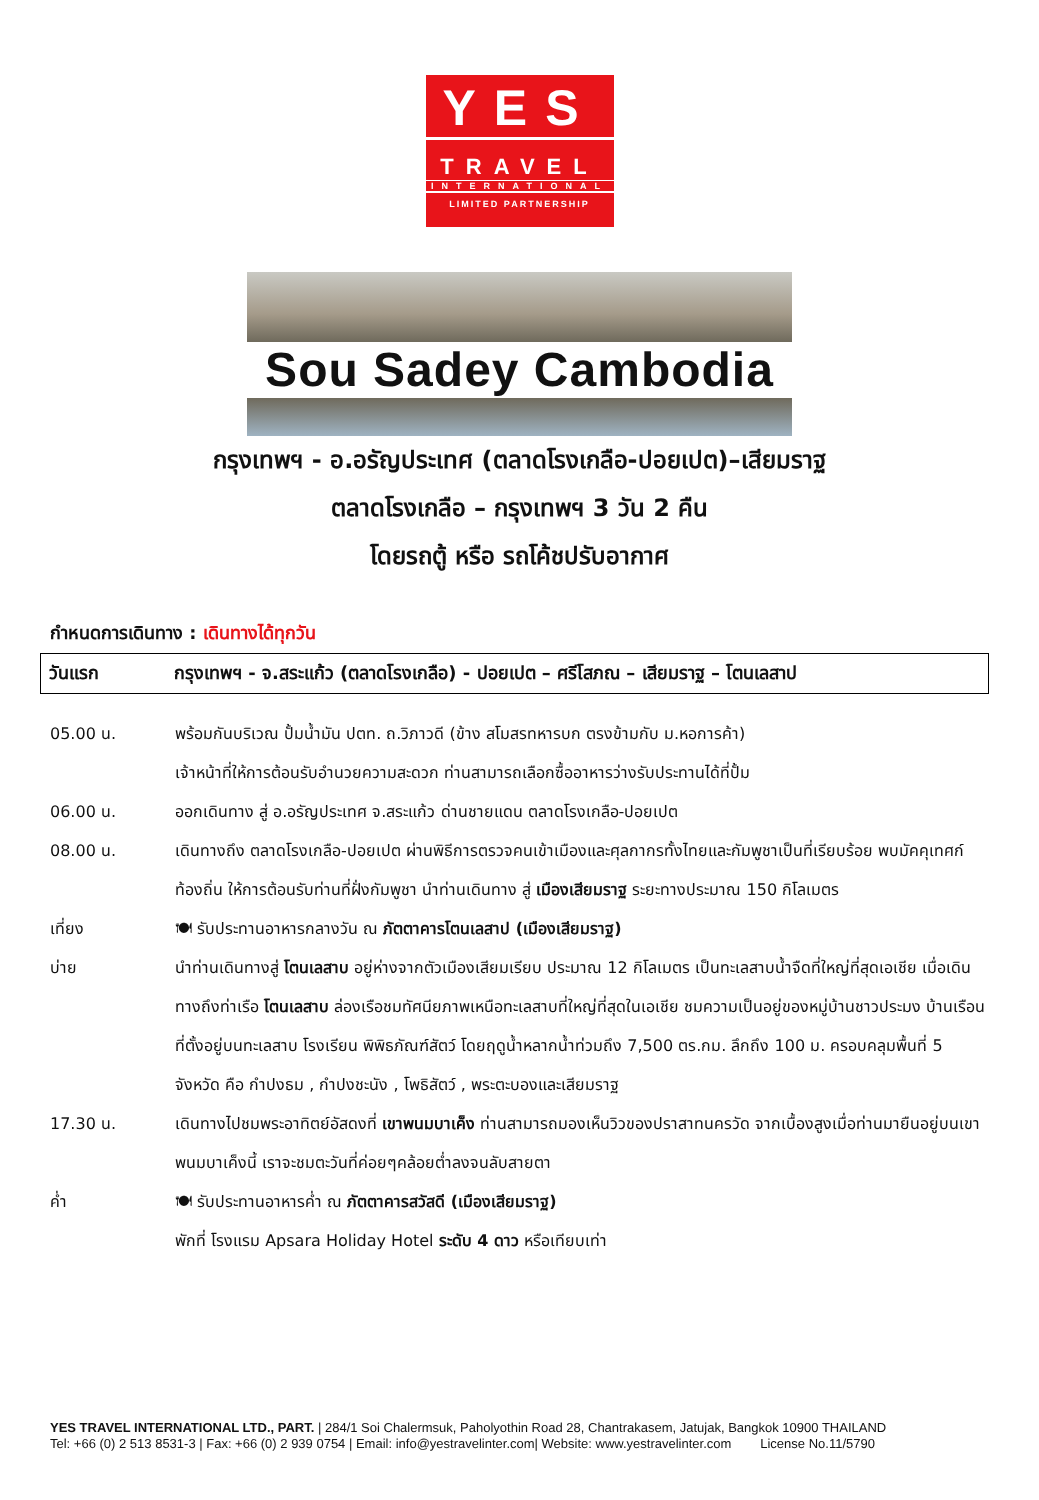YES
TRAVEL
INTERNATIONAL
LIMITED PARTNERSHIP
Sou Sadey Cambodia
กรุงเทพฯ - อ.อรัญประเทศ (ตลาดโรงเกลือ-ปอยเปต)–เสียมราฐ
ตลาดโรงเกลือ – กรุงเทพฯ 3 วัน 2 คืน
โดยรถตู้ หรือ รถโค้ชปรับอากาศ
กำหนดการเดินทาง : เดินทางได้ทุกวัน
วันแรก กรุงเทพฯ - จ.สระแก้ว (ตลาดโรงเกลือ) - ปอยเปต – ศรีโสภณ – เสียมราฐ – โตนเลสาป
05.00 น. พร้อมกันบริเวณ ปั้มน้ำมัน ปตท. ถ.วิภาวดี (ข้าง สโมสรทหารบก ตรงข้ามกับ ม.หอการค้า)
เจ้าหน้าที่ให้การต้อนรับอำนวยความสะดวก ท่านสามารถเลือกซื้ออาหารว่างรับประทานได้ที่ปั้ม
06.00 น. ออกเดินทาง สู่ อ.อรัญประเทศ จ.สระแก้ว ด่านชายแดน ตลาดโรงเกลือ-ปอยเปต
08.00 น. เดินทางถึง ตลาดโรงเกลือ-ปอยเปต ผ่านพิธีการตรวจคนเข้าเมืองและศุลกากรทั้งไทยและกัมพูชาเป็นที่เรียบร้อย พบมัคคุเทศก์ท้องถิ่น ให้การต้อนรับท่านที่ฝั่งกัมพูชา นำท่านเดินทาง สู่ เมืองเสียมราฐ ระยะทางประมาณ 150 กิโลเมตร
เที่ยง 🍽 รับประทานอาหารกลางวัน ณ ภัตตาคารโตนเลสาป (เมืองเสียมราฐ)
บ่าย นำท่านเดินทางสู่ โตนเลสาบ อยู่ห่างจากตัวเมืองเสียมเรียบ ประมาณ 12 กิโลเมตร เป็นทะเลสาบน้ำจืดที่ใหญ่ที่สุดเอเชีย เมื่อเดินทางถึงท่าเรือ โตนเลสาบ ล่องเรือชมทัศนียภาพเหนือทะเลสาบที่ใหญ่ที่สุดในเอเชีย ชมความเป็นอยู่ของหมู่บ้านชาวประมง บ้านเรือนที่ตั้งอยู่บนทะเลสาบ โรงเรียน พิพิธภัณฑ์สัตว์ โดยฤดูน้ำหลากน้ำท่วมถึง 7,500 ตร.กม. ลึกถึง 100 ม. ครอบคลุมพื้นที่ 5 จังหวัด คือ กำปงธม , กำปงชะนัง , โพธิสัตว์ , พระตะบองและเสียมราฐ
17.30 น. เดินทางไปชมพระอาทิตย์อัสดงที่ เขาพนมบาเค็ง ท่านสามารถมองเห็นวิวของปราสาทนครวัด จากเบื้องสูงเมื่อท่านมายืนอยู่บนเขาพนมบาเค็งนี้ เราจะชมตะวันที่ค่อยๆคล้อยต่ำลงจนลับสายตา
ค่ำ 🍽 รับประทานอาหารค่ำ ณ ภัตตาคารสวัสดี (เมืองเสียมราฐ)
พักที่ โรงแรม Apsara Holiday Hotel ระดับ 4 ดาว หรือเทียบเท่า
YES TRAVEL INTERNATIONAL LTD., PART. | 284/1 Soi Chalermsuk, Paholyothin Road 28, Chantrakasem, Jatujak, Bangkok 10900 THAILAND
Tel: +66 (0) 2 513 8531-3 | Fax: +66 (0) 2 939 0754 | Email: info@yestravelinter.com| Website: www.yestravelinter.com License No.11/5790